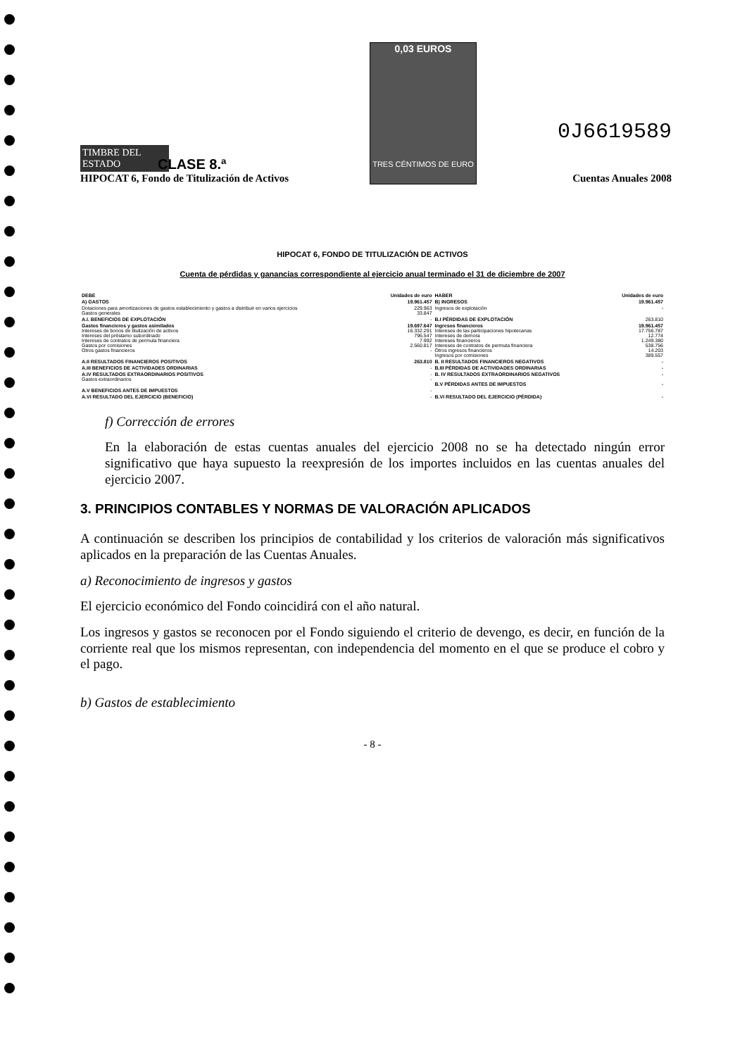TIMBRE DEL ESTADO
HIPOCAT 6, Fondo de Titulización de Activos
0,03 EUROS
TRES CÉNTIMOS DE EURO
0J6619589
Cuentas Anuales 2008
CLASE 8.ª
HIPOCAT 6, FONDO DE TITULIZACIÓN DE ACTIVOS
Cuenta de pérdidas y ganancias correspondiente al ejercicio anual terminado el 31 de diciembre de 2007
| DEBE | Unidades de euro | HABER | Unidades de euro |
| --- | --- | --- | --- |
| A) GASTOS | 19.961.457 | B) INGRESOS | 19.961.457 |
| Dotaciones para amortizaciones de gastos establecimiento y gastos a distribuir en varios ejercicios Gastos generales | 229.963 33.847 | Ingresos de explotación | - |
| A.I. BENEFICIOS DE EXPLOTACIÓN | - | B.I PÉRDIDAS DE EXPLOTACIÓN | 263.810 |
| Gastos financieros y gastos asimilados Intereses de bonos de titulización de activos Intereses del préstamo subordinado Intereses de contratos de permuta financiera Gastos por comisiones Otros gastos financieros | 19.697.647 16.332.291 796.547 7.992 2.560.817 - | Ingresos financieros Intereses de las participaciones hipotecarias Intereses de demora Intereses financieros Intereses de contratos de permuta financiera Otros ingresos financieros Ingresos por comisiones | 19.961.457 17.756.787 12.774 1.249.380 538.756 14.203 389.557 |
| A.II RESULTADOS FINANCIEROS POSITIVOS | 263.810 | B. II RESULTADOS FINANCIEROS NEGATIVOS | - |
| A.III BENEFICIOS DE ACTIVIDADES ORDINARIAS | - | B.III PÉRDIDAS DE ACTIVIDADES ORDINARIAS | - |
| A.IV RESULTADOS EXTRAORDINARIOS POSITIVOS Gastos extraordinarios | - - | B. IV RESULTADOS EXTRAORDINARIOS NEGATIVOS B.V PÉRDIDAS ANTES DE IMPUESTOS | - - |
| A.V BENEFICIOS ANTES DE IMPUESTOS | - | | |
| A.VI RESULTADO DEL EJERCICIO (BENEFICIO) | - | B.VI RESULTADO DEL EJERCICIO (PÉRDIDA) | - |
f) Corrección de errores
En la elaboración de estas cuentas anuales del ejercicio 2008 no se ha detectado ningún error significativo que haya supuesto la reexpresión de los importes incluidos en las cuentas anuales del ejercicio 2007.
3. PRINCIPIOS CONTABLES Y NORMAS DE VALORACIÓN APLICADOS
A continuación se describen los principios de contabilidad y los criterios de valoración más significativos aplicados en la preparación de las Cuentas Anuales.
a) Reconocimiento de ingresos y gastos
El ejercicio económico del Fondo coincidirá con el año natural.
Los ingresos y gastos se reconocen por el Fondo siguiendo el criterio de devengo, es decir, en función de la corriente real que los mismos representan, con independencia del momento en el que se produce el cobro y el pago.
b) Gastos de establecimiento
- 8 -